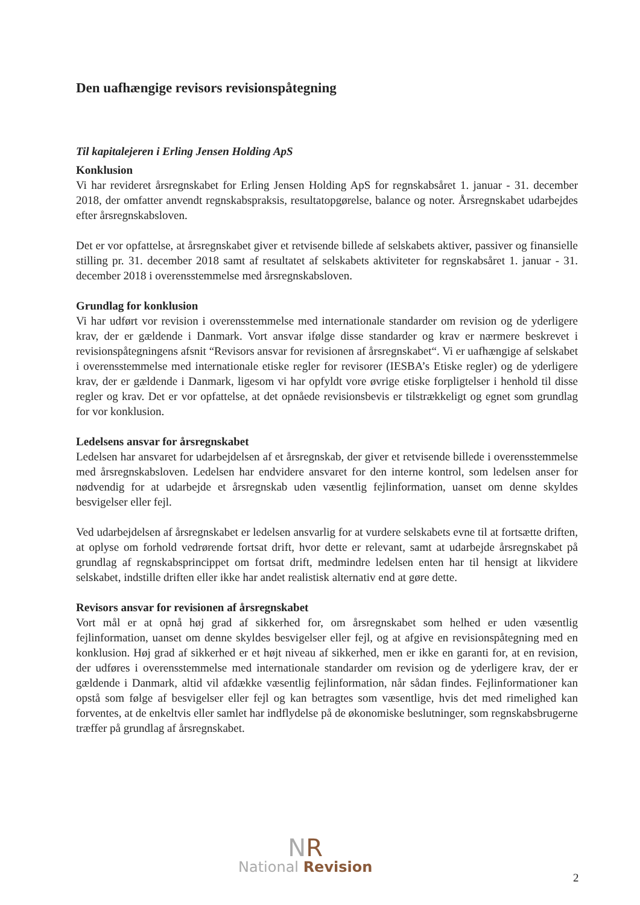Den uafhængige revisors revisionspåtegning
Til kapitalejeren i Erling Jensen Holding ApS
Konklusion
Vi har revideret årsregnskabet for Erling Jensen Holding ApS for regnskabsåret 1. januar - 31. december 2018, der omfatter anvendt regnskabspraksis, resultatopgørelse, balance og noter. Årsregnskabet udarbejdes efter årsregnskabsloven.
Det er vor opfattelse, at årsregnskabet giver et retvisende billede af selskabets aktiver, passiver og finansielle stilling pr. 31. december 2018 samt af resultatet af selskabets aktiviteter for regnskabsåret 1. januar - 31. december 2018 i overensstemmelse med årsregnskabsloven.
Grundlag for konklusion
Vi har udført vor revision i overensstemmelse med internationale standarder om revision og de yderligere krav, der er gældende i Danmark. Vort ansvar ifølge disse standarder og krav er nærmere beskrevet i revisionspåtegningens afsnit “Revisors ansvar for revisionen af årsregnskabet“. Vi er uafhængige af selskabet i overensstemmelse med internationale etiske regler for revisorer (IESBA’s Etiske regler) og de yderligere krav, der er gældende i Danmark, ligesom vi har opfyldt vore øvrige etiske forpligtelser i henhold til disse regler og krav. Det er vor opfattelse, at det opnåede revisionsbevis er tilstrækkeligt og egnet som grundlag for vor konklusion.
Ledelsens ansvar for årsregnskabet
Ledelsen har ansvaret for udarbejdelsen af et årsregnskab, der giver et retvisende billede i overensstemmelse med årsregnskabsloven. Ledelsen har endvidere ansvaret for den interne kontrol, som ledelsen anser for nødvendig for at udarbejde et årsregnskab uden væsentlig fejlinformation, uanset om denne skyldes besvigelser eller fejl.
Ved udarbejdelsen af årsregnskabet er ledelsen ansvarlig for at vurdere selskabets evne til at fortsætte driften, at oplyse om forhold vedrørende fortsat drift, hvor dette er relevant, samt at udarbejde årsregnskabet på grundlag af regnskabsprincippet om fortsat drift, medmindre ledelsen enten har til hensigt at likvidere selskabet, indstille driften eller ikke har andet realistisk alternativ end at gøre dette.
Revisors ansvar for revisionen af årsregnskabet
Vort mål er at opnå høj grad af sikkerhed for, om årsregnskabet som helhed er uden væsentlig fejlinformation, uanset om denne skyldes besvigelser eller fejl, og at afgive en revisionspåtegning med en konklusion. Høj grad af sikkerhed er et højt niveau af sikkerhed, men er ikke en garanti for, at en revision, der udføres i overensstemmelse med internationale standarder om revision og de yderligere krav, der er gældende i Danmark, altid vil afdække væsentlig fejlinformation, når sådan findes. Fejlinformationer kan opstå som følge af besvigelser eller fejl og kan betragtes som væsentlige, hvis det med rimelighed kan forventes, at de enkeltvis eller samlet har indflydelse på de økonomiske beslutninger, som regnskabsbrugerne træffer på grundlag af årsregnskabet.
NR
National Revision
2